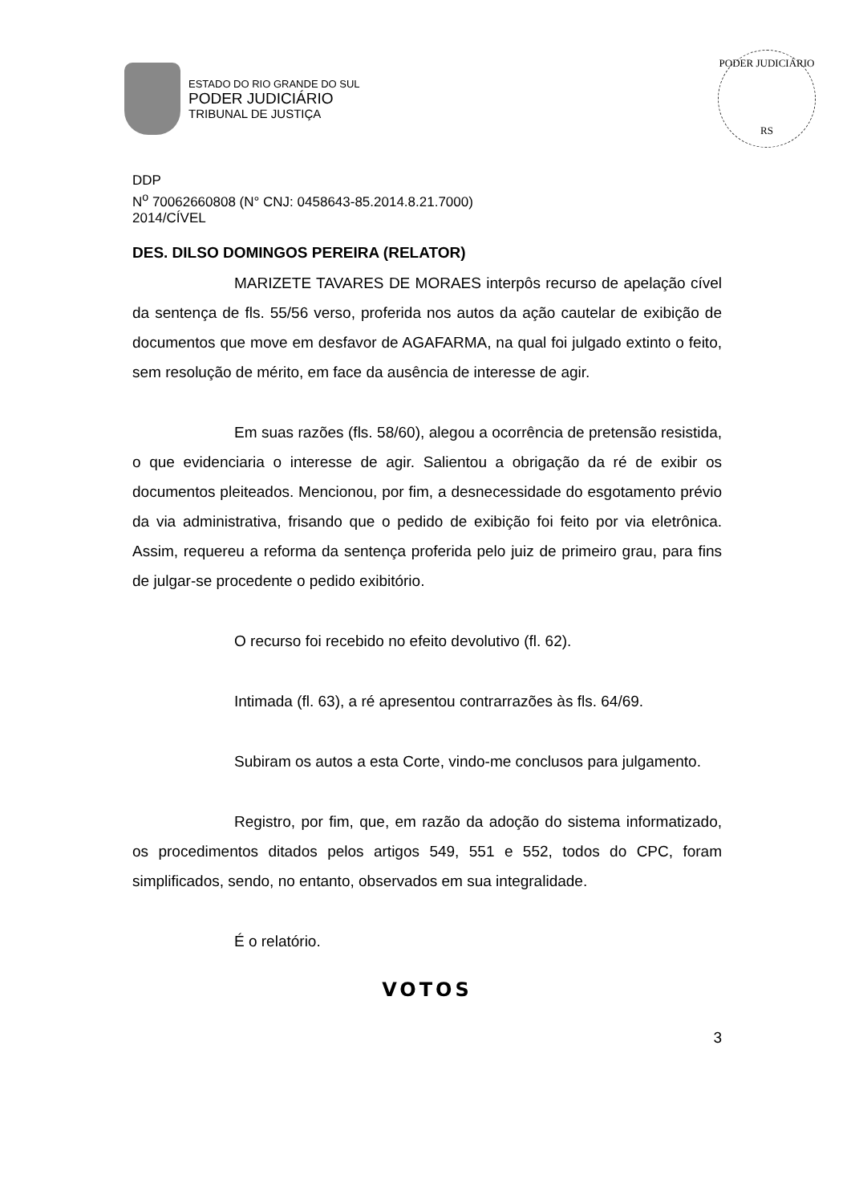ESTADO DO RIO GRANDE DO SUL
PODER JUDICIÁRIO
TRIBUNAL DE JUSTIÇA
PODER JUDICIÁRIO
RS
DDP
N<sup>o</sup> 70062660808 (N° CNJ: 0458643-85.2014.8.21.7000)
2014/CÍVEL
DES. DILSO DOMINGOS PEREIRA (RELATOR)
MARIZETE TAVARES DE MORAES interpôs recurso de apelação cível da sentença de fls. 55/56 verso, proferida nos autos da ação cautelar de exibição de documentos que move em desfavor de AGAFARMA, na qual foi julgado extinto o feito, sem resolução de mérito, em face da ausência de interesse de agir.
Em suas razões (fls. 58/60), alegou a ocorrência de pretensão resistida, o que evidenciaria o interesse de agir. Salientou a obrigação da ré de exibir os documentos pleiteados. Mencionou, por fim, a desnecessidade do esgotamento prévio da via administrativa, frisando que o pedido de exibição foi feito por via eletrônica. Assim, requereu a reforma da sentença proferida pelo juiz de primeiro grau, para fins de julgar-se procedente o pedido exibitório.
O recurso foi recebido no efeito devolutivo (fl. 62).
Intimada (fl. 63), a ré apresentou contrarrazões às fls. 64/69.
Subiram os autos a esta Corte, vindo-me conclusos para julgamento.
Registro, por fim, que, em razão da adoção do sistema informatizado, os procedimentos ditados pelos artigos 549, 551 e 552, todos do CPC, foram simplificados, sendo, no entanto, observados em sua integralidade.
É o relatório.
VOTOS
3